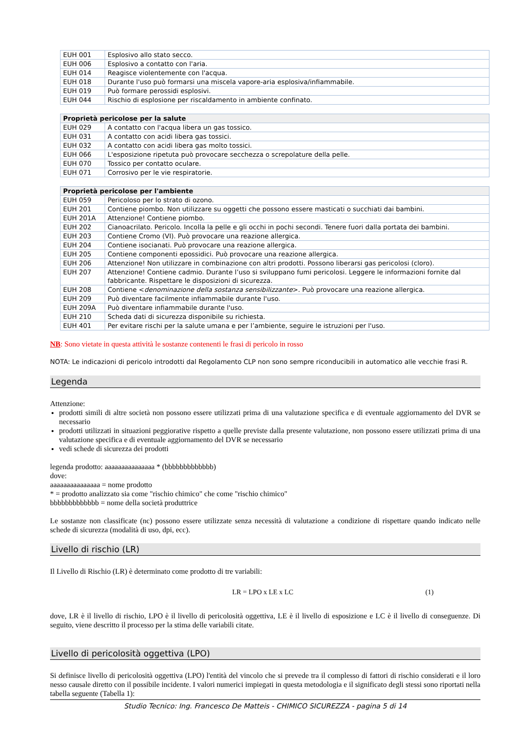| EUH 001 | Esplosivo allo stato secco. |
| EUH 006 | Esplosivo a contatto con l'aria. |
| EUH 014 | Reagisce violentemente con l'acqua. |
| EUH 018 | Durante l'uso può formarsi una miscela vapore-aria esplosiva/infiammabile. |
| EUH 019 | Può formare perossidi esplosivi. |
| EUH 044 | Rischio di esplosione per riscaldamento in ambiente confinato. |
| Proprietà pericolose per la salute | |
| --- | --- |
| EUH 029 | A contatto con l'acqua libera un gas tossico. |
| EUH 031 | A contatto con acidi libera gas tossici. |
| EUH 032 | A contatto con acidi libera gas molto tossici. |
| EUH 066 | L'esposizione ripetuta può provocare secchezza o screpolature della pelle. |
| EUH 070 | Tossico per contatto oculare. |
| EUH 071 | Corrosivo per le vie respiratorie. |
| Proprietà pericolose per l'ambiente | |
| --- | --- |
| EUH 059 | Pericoloso per lo strato di ozono. |
| EUH 201 | Contiene piombo. Non utilizzare su oggetti che possono essere masticati o succhiati dai bambini. |
| EUH 201A | Attenzione! Contiene piombo. |
| EUH 202 | Cianoacrilato. Pericolo. Incolla la pelle e gli occhi in pochi secondi. Tenere fuori dalla portata dei bambini. |
| EUH 203 | Contiene Cromo (VI). Può provocare una reazione allergica. |
| EUH 204 | Contiene isocianati. Può provocare una reazione allergica. |
| EUH 205 | Contiene componenti epossidici. Può provocare una reazione allergica. |
| EUH 206 | Attenzione! Non utilizzare in combinazione con altri prodotti. Possono liberarsi gas pericolosi (cloro). |
| EUH 207 | Attenzione! Contiene cadmio. Durante l’uso si sviluppano fumi pericolosi. Leggere le informazioni fornite dal fabbricante. Rispettare le disposizioni di sicurezza. |
| EUH 208 | Contiene < denominazione della sostanza sensibilizzante >. Può provocare una reazione allergica. |
| EUH 209 | Può diventare facilmente infiammabile durante l'uso. |
| EUH 209A | Può diventare infiammabile durante l'uso. |
| EUH 210 | Scheda dati di sicurezza disponibile su richiesta. |
| EUH 401 | Per evitare rischi per la salute umana e per l’ambiente, seguire le istruzioni per l'uso. |
NB: Sono vietate in questa attività le sostanze contenenti le frasi di pericolo in rosso
NOTA: Le indicazioni di pericolo introdotti dal Regolamento CLP non sono sempre riconducibili in automatico alle vecchie frasi R.
Legenda
Attenzione:
prodotti simili di altre società non possono essere utilizzati prima di una valutazione specifica e di eventuale aggiornamento del DVR se necessario
prodotti utilizzati in situazioni peggiorative rispetto a quelle previste dalla presente valutazione, non possono essere utilizzati prima di una valutazione specifica e di eventuale aggiornamento del DVR se necessario
vedi schede di sicurezza dei prodotti
legenda prodotto: aaaaaaaaaaaaaaa * (bbbbbbbbbbbbb)
dove:
aaaaaaaaaaaaaaa = nome prodotto
* = prodotto analizzato sia come "rischio chimico" che come "rischio chimico"
bbbbbbbbbbbbb = nome della società produttrice
Le sostanze non classificate (nc) possono essere utilizzate senza necessità di valutazione a condizione di rispettare quando indicato nelle schede di sicurezza (modalità di uso, dpi, ecc).
Livello di rischio (LR)
Il Livello di Rischio (LR) è determinato come prodotto di tre variabili:
LR = LPO x LE x LC (1)
dove, LR è il livello di rischio, LPO è il livello di pericolosità oggettiva, LE è il livello di esposizione e LC è il livello di conseguenze. Di seguito, viene descritto il processo per la stima delle variabili citate.
Livello di pericolosità oggettiva (LPO)
Si definisce livello di pericolosità oggettiva (LPO) l'entità del vincolo che si prevede tra il complesso di fattori di rischio considerati e il loro nesso causale diretto con il possibile incidente. I valori numerici impiegati in questa metodologia e il significato degli stessi sono riportati nella tabella seguente (Tabella 1):
Studio Tecnico: Ing. Francesco De Matteis - CHIMICO SICUREZZA - pagina 5 di 14